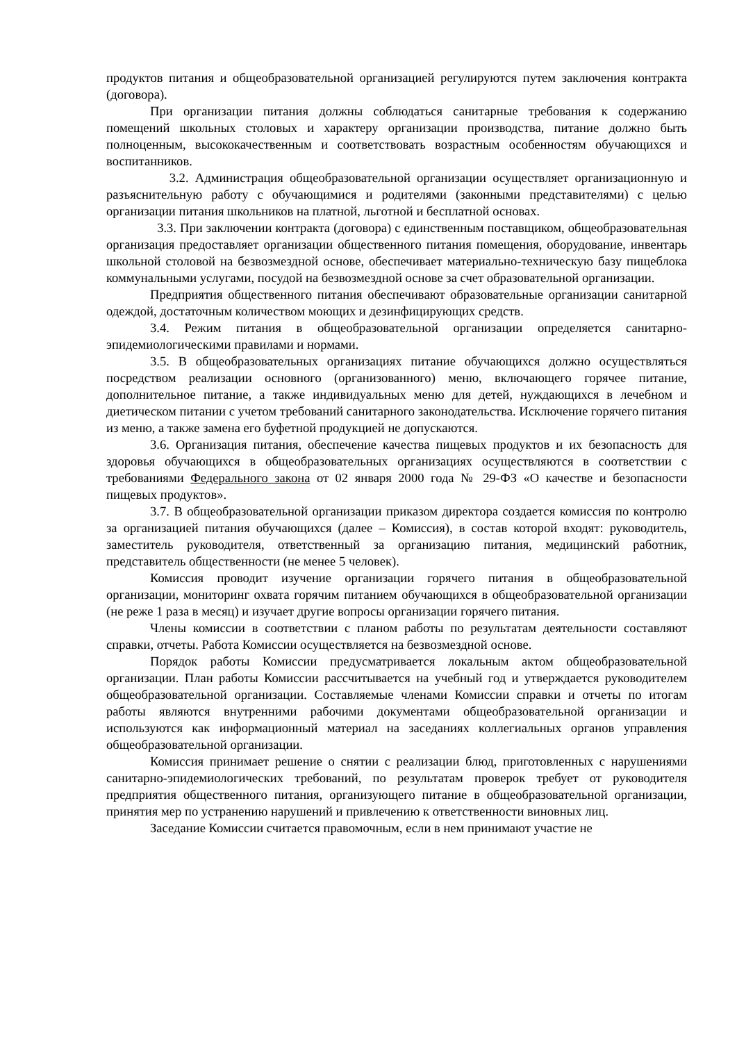продуктов питания и общеобразовательной организацией регулируются путем заключения контракта (договора).
При организации питания должны соблюдаться санитарные требования к содержанию помещений школьных столовых и характеру организации производства, питание должно быть полноценным, высококачественным и соответствовать возрастным особенностям обучающихся и воспитанников.
3.2. Администрация общеобразовательной организации осуществляет организационную и разъяснительную работу с обучающимися и родителями (законными представителями) с целью организации питания школьников на платной, льготной и бесплатной основах.
3.3. При заключении контракта (договора) с единственным поставщиком, общеобразовательная организация предоставляет организации общественного питания помещения, оборудование, инвентарь школьной столовой на безвозмездной основе, обеспечивает материально-техническую базу пищеблока коммунальными услугами, посудой на безвозмездной основе за счет образовательной организации.
Предприятия общественного питания обеспечивают образовательные организации санитарной одеждой, достаточным количеством моющих и дезинфицирующих средств.
3.4. Режим питания в общеобразовательной организации определяется санитарно-эпидемиологическими правилами и нормами.
3.5. В общеобразовательных организациях питание обучающихся должно осуществляться посредством реализации основного (организованного) меню, включающего горячее питание, дополнительное питание, а также индивидуальных меню для детей, нуждающихся в лечебном и диетическом питании с учетом требований санитарного законодательства. Исключение горячего питания из меню, а также замена его буфетной продукцией не допускаются.
3.6. Организация питания, обеспечение качества пищевых продуктов и их безопасность для здоровья обучающихся в общеобразовательных организациях осуществляются в соответствии с требованиями Федерального закона от 02 января 2000 года № 29-ФЗ «О качестве и безопасности пищевых продуктов».
3.7. В общеобразовательной организации приказом директора создается комиссия по контролю за организацией питания обучающихся (далее – Комиссия), в состав которой входят: руководитель, заместитель руководителя, ответственный за организацию питания, медицинский работник, представитель общественности (не менее 5 человек).
Комиссия проводит изучение организации горячего питания в общеобразовательной организации, мониторинг охвата горячим питанием обучающихся в общеобразовательной организации (не реже 1 раза в месяц) и изучает другие вопросы организации горячего питания.
Члены комиссии в соответствии с планом работы по результатам деятельности составляют справки, отчеты. Работа Комиссии осуществляется на безвозмездной основе.
Порядок работы Комиссии предусматривается локальным актом общеобразовательной организации. План работы Комиссии рассчитывается на учебный год и утверждается руководителем общеобразовательной организации. Составляемые членами Комиссии справки и отчеты по итогам работы являются внутренними рабочими документами общеобразовательной организации и используются как информационный материал на заседаниях коллегиальных органов управления общеобразовательной организации.
Комиссия принимает решение о снятии с реализации блюд, приготовленных с нарушениями санитарно-эпидемиологических требований, по результатам проверок требует от руководителя предприятия общественного питания, организующего питание в общеобразовательной организации, принятия мер по устранению нарушений и привлечению к ответственности виновных лиц.
Заседание Комиссии считается правомочным, если в нем принимают участие не